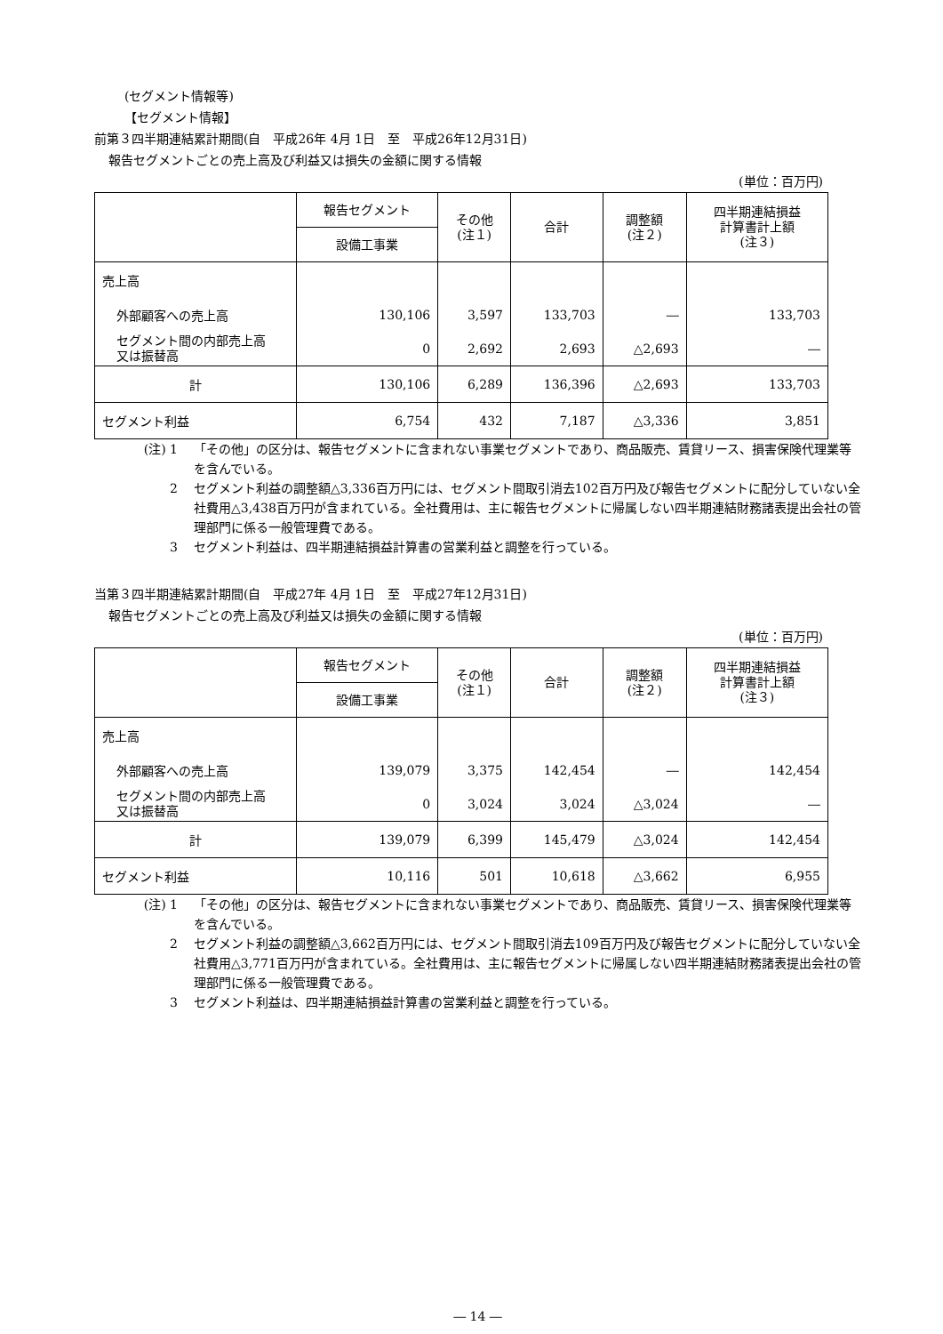(セグメント情報等)
【セグメント情報】
前第３四半期連結累計期間(自　平成26年 4月 1日　至　平成26年12月31日)
報告セグメントごとの売上高及び利益又は損失の金額に関する情報
(単位：百万円)
| | 報告セグメント | その他 (注１) | 合計 | 調整額 (注２) | 四半期連結損益 計算書計上額 (注３) |
| --- | --- | --- | --- | --- | --- |
| | 設備工事業 | | | | |
| 売上高 | | | | | |
| 外部顧客への売上高 | 130,106 | 3,597 | 133,703 | ― | 133,703 |
| セグメント間の内部売上高 又は振替高 | 0 | 2,692 | 2,693 | △2,693 | ― |
| 計 | 130,106 | 6,289 | 136,396 | △2,693 | 133,703 |
| セグメント利益 | 6,754 | 432 | 7,187 | △3,336 | 3,851 |
(注) 1 「その他」の区分は、報告セグメントに含まれない事業セグメントであり、商品販売、賃貸リース、損害保険代理業等を含んでいる。
2 セグメント利益の調整額△3,336百万円には、セグメント間取引消去102百万円及び報告セグメントに配分していない全社費用△3,438百万円が含まれている。全社費用は、主に報告セグメントに帰属しない四半期連結財務諸表提出会社の管理部門に係る一般管理費である。
3 セグメント利益は、四半期連結損益計算書の営業利益と調整を行っている。
当第３四半期連結累計期間(自　平成27年 4月 1日　至　平成27年12月31日)
報告セグメントごとの売上高及び利益又は損失の金額に関する情報
(単位：百万円)
| | 報告セグメント | その他 (注１) | 合計 | 調整額 (注２) | 四半期連結損益 計算書計上額 (注３) |
| --- | --- | --- | --- | --- | --- |
| | 設備工事業 | | | | |
| 売上高 | | | | | |
| 外部顧客への売上高 | 139,079 | 3,375 | 142,454 | ― | 142,454 |
| セグメント間の内部売上高 又は振替高 | 0 | 3,024 | 3,024 | △3,024 | ― |
| 計 | 139,079 | 6,399 | 145,479 | △3,024 | 142,454 |
| セグメント利益 | 10,116 | 501 | 10,618 | △3,662 | 6,955 |
(注) 1 「その他」の区分は、報告セグメントに含まれない事業セグメントであり、商品販売、賃貸リース、損害保険代理業等を含んでいる。
2 セグメント利益の調整額△3,662百万円には、セグメント間取引消去109百万円及び報告セグメントに配分していない全社費用△3,771百万円が含まれている。全社費用は、主に報告セグメントに帰属しない四半期連結財務諸表提出会社の管理部門に係る一般管理費である。
3 セグメント利益は、四半期連結損益計算書の営業利益と調整を行っている。
― 14 ―